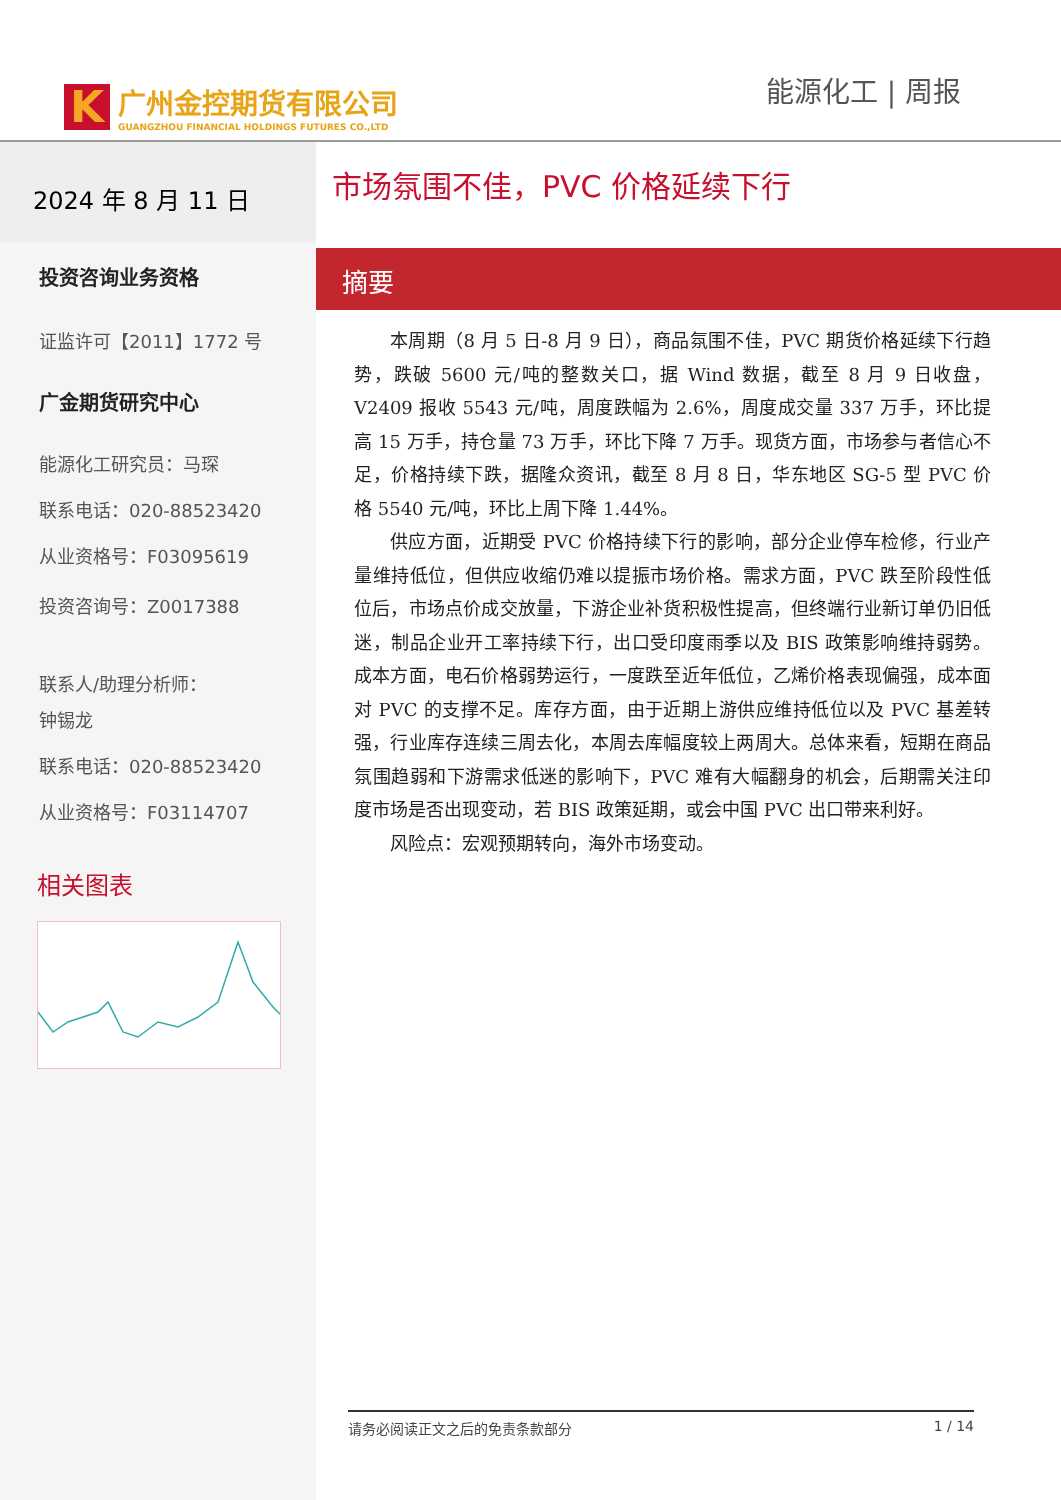K
广州金控期货有限公司
GUANGZHOU FINANCIAL HOLDINGS FUTURES CO.,LTD
能源化工 | 周报
2024 年 8 月 11 日
投资咨询业务资格
证监许可【2011】1772 号
广金期货研究中心
能源化工研究员：马琛
联系电话：020-88523420
从业资格号：F03095619
投资咨询号：Z0017388
联系人/助理分析师：
钟锡龙
联系电话：020-88523420
从业资格号：F03114707
相关图表
市场氛围不佳，PVC 价格延续下行
摘要
本周期（8 月 5 日-8 月 9 日），商品氛围不佳，PVC 期货价格延续下行趋势，跌破 5600 元/吨的整数关口，据 Wind 数据，截至 8 月 9 日收盘，V2409 报收 5543 元/吨，周度跌幅为 2.6%，周度成交量 337 万手，环比提高 15 万手，持仓量 73 万手，环比下降 7 万手。现货方面，市场参与者信心不足，价格持续下跌，据隆众资讯，截至 8 月 8 日，华东地区 SG-5 型 PVC 价格 5540 元/吨，环比上周下降 1.44%。
供应方面，近期受 PVC 价格持续下行的影响，部分企业停车检修，行业产量维持低位，但供应收缩仍难以提振市场价格。需求方面，PVC 跌至阶段性低位后，市场点价成交放量，下游企业补货积极性提高，但终端行业新订单仍旧低迷，制品企业开工率持续下行，出口受印度雨季以及 BIS 政策影响维持弱势。成本方面，电石价格弱势运行，一度跌至近年低位，乙烯价格表现偏强，成本面对 PVC 的支撑不足。库存方面，由于近期上游供应维持低位以及 PVC 基差转强，行业库存连续三周去化，本周去库幅度较上两周大。总体来看，短期在商品氛围趋弱和下游需求低迷的影响下，PVC 难有大幅翻身的机会，后期需关注印度市场是否出现变动，若 BIS 政策延期，或会中国 PVC 出口带来利好。
风险点：宏观预期转向，海外市场变动。
请务必阅读正文之后的免责条款部分 1 / 14